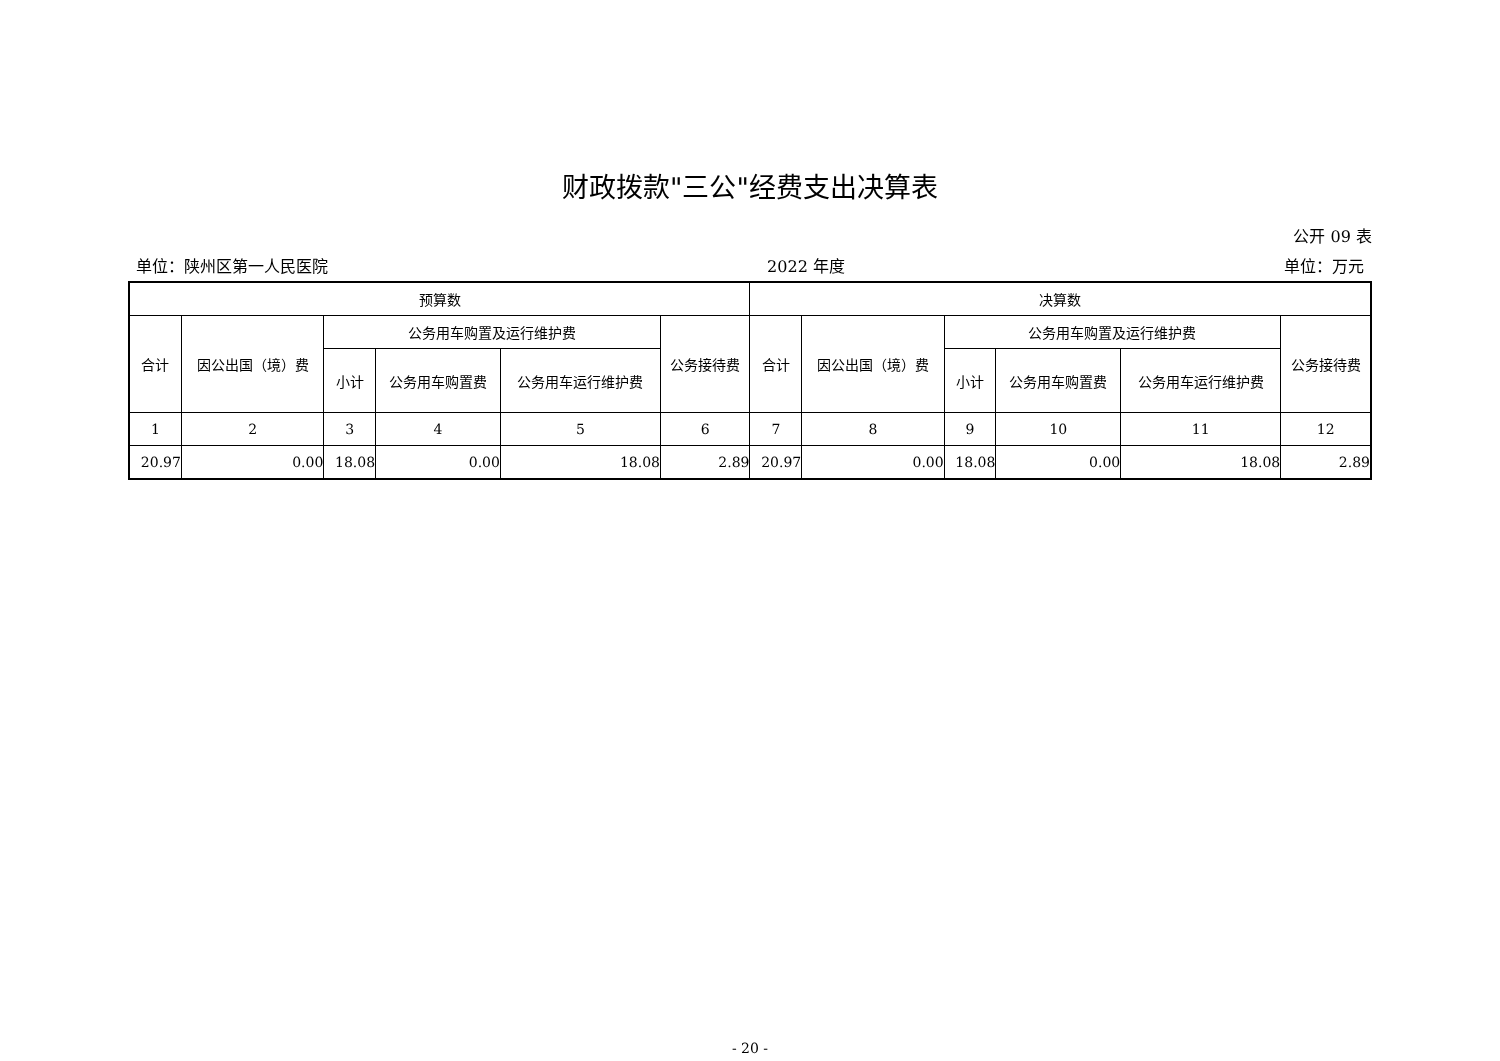财政拨款"三公"经费支出决算表
公开 09 表
单位：陕州区第一人民医院 2022 年度 单位：万元
| 预算数 | | | | | | 决算数 | | | | | |
| --- | --- | --- | --- | --- | --- | --- | --- | --- | --- | --- | --- |
| 合计 | 因公出国（境）费 | 公务用车购置及运行维护费 | | | 公务接待费 | 合计 | 因公出国（境）费 | 公务用车购置及运行维护费 | | | 公务接待费 |
| | | 小计 | 公务用车购置费 | 公务用车运行维护费 | | | | 小计 | 公务用车购置费 | 公务用车运行维护费 | |
| 1 | 2 | 3 | 4 | 5 | 6 | 7 | 8 | 9 | 10 | 11 | 12 |
| 20.97 | 0.00 | 18.08 | 0.00 | 18.08 | 2.89 | 20.97 | 0.00 | 18.08 | 0.00 | 18.08 | 2.89 |
- 20 -